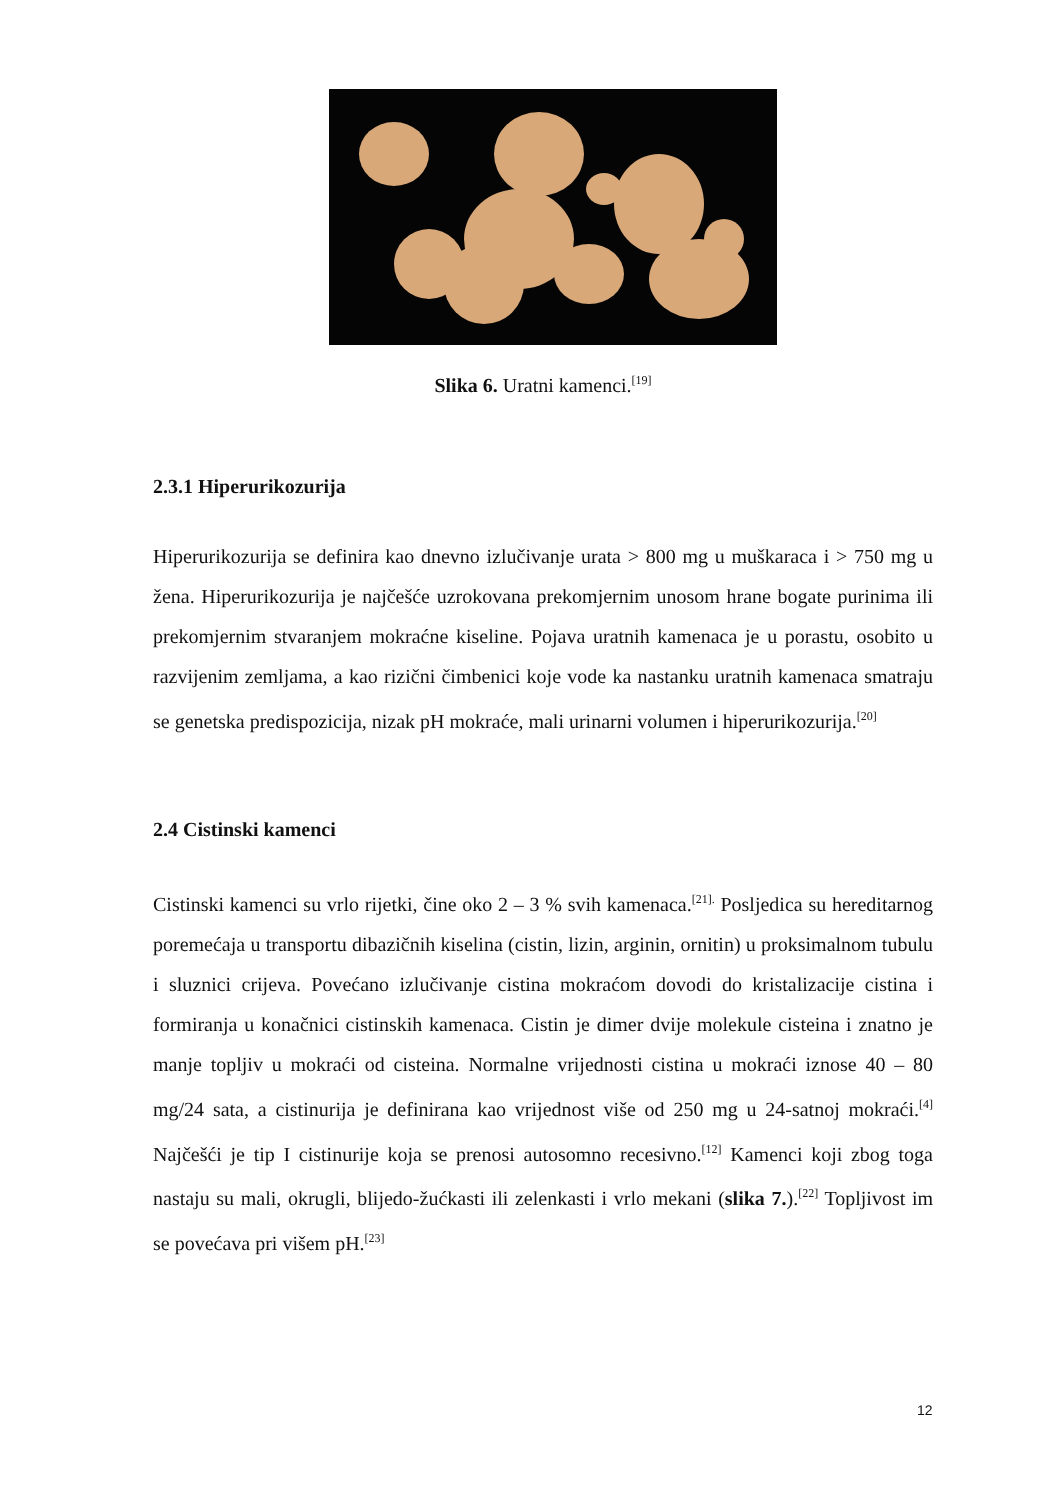Slika 6. Uratni kamenci.<sup>[19]</sup>
2.3.1 Hiperurikozurija
Hiperurikozurija se definira kao dnevno izlučivanje urata > 800 mg u muškaraca i > 750 mg u žena. Hiperurikozurija je najčešće uzrokovana prekomjernim unosom hrane bogate purinima ili prekomjernim stvaranjem mokraćne kiseline. Pojava uratnih kamenaca je u porastu, osobito u razvijenim zemljama, a kao rizični čimbenici koje vode ka nastanku uratnih kamenaca smatraju se genetska predispozicija, nizak pH mokraće, mali urinarni volumen i hiperurikozurija.<sup>[20]</sup>
2.4 Cistinski kamenci
Cistinski kamenci su vrlo rijetki, čine oko 2 – 3 % svih kamenaca.<sup>[21].</sup> Posljedica su hereditarnog poremećaja u transportu dibazičnih kiselina (cistin, lizin, arginin, ornitin) u proksimalnom tubulu i sluznici crijeva. Povećano izlučivanje cistina mokraćom dovodi do kristalizacije cistina i formiranja u konačnici cistinskih kamenaca. Cistin je dimer dvije molekule cisteina i znatno je manje topljiv u mokraći od cisteina. Normalne vrijednosti cistina u mokraći iznose 40 – 80 mg/24 sata, a cistinurija je definirana kao vrijednost više od 250 mg u 24-satnoj mokraći.<sup>[4]</sup> Najčešći je tip I cistinurije koja se prenosi autosomno recesivno.<sup>[12]</sup> Kamenci koji zbog toga nastaju su mali, okrugli, blijedo-žućkasti ili zelenkasti i vrlo mekani (slika 7.).<sup>[22]</sup> Topljivost im se povećava pri višem pH.<sup>[23]</sup>
12